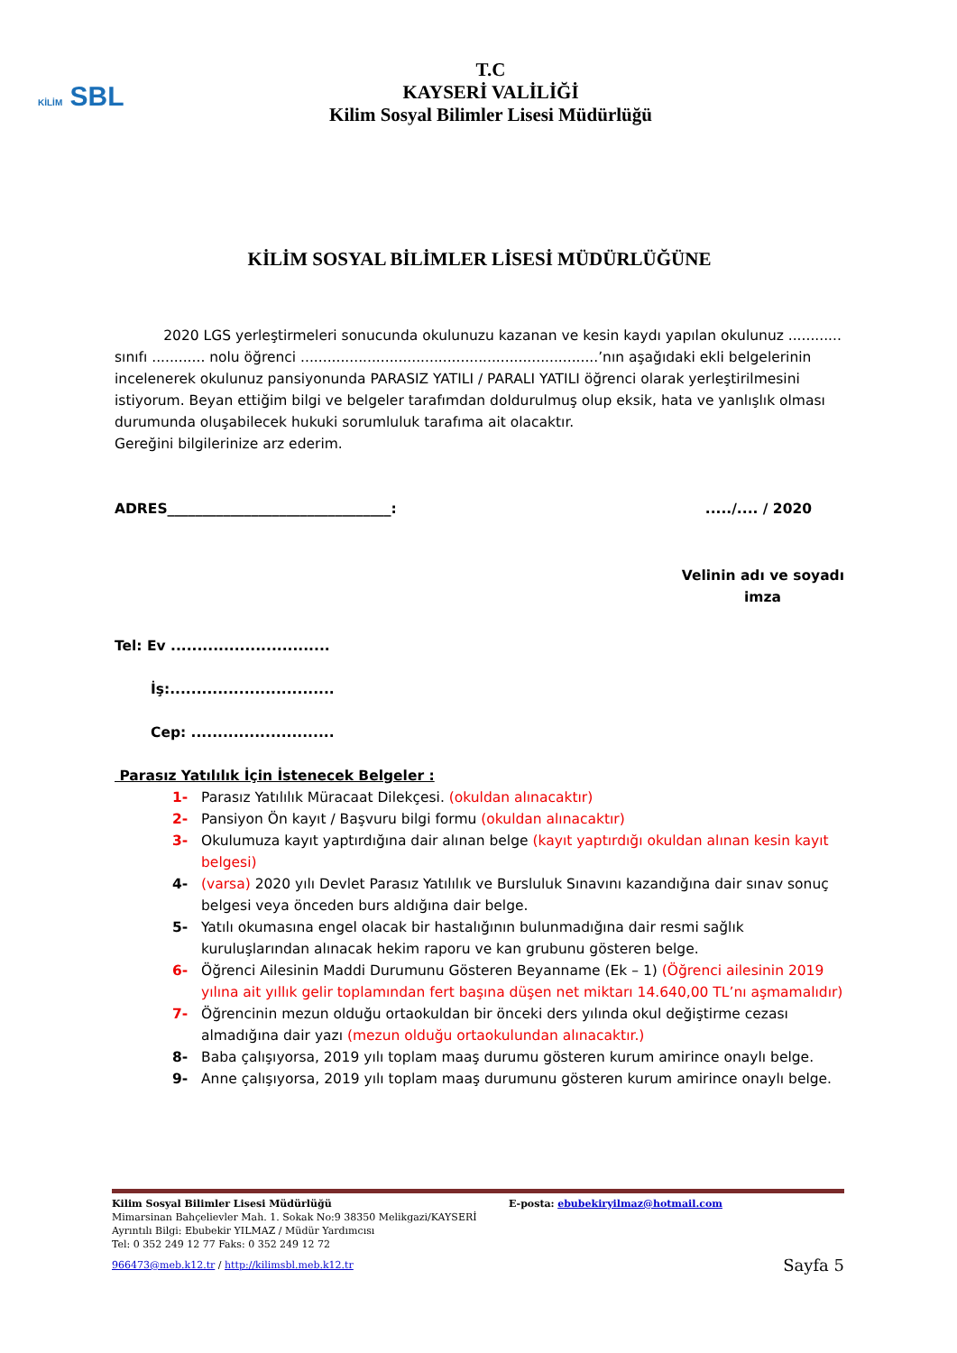KİLİM SBL
T.C
KAYSERİ VALİLİĞİ
Kilim Sosyal Bilimler Lisesi Müdürlüğü
KİLİM SOSYAL BİLİMLER LİSESİ MÜDÜRLÜĞÜNE
2020 LGS yerleştirmeleri sonucunda okulunuzu kazanan ve kesin kaydı yapılan okulunuz ............ sınıfı ............ nolu öğrenci ...................................................................’nın aşağıdaki ekli belgelerinin incelenerek okulunuz pansiyonunda PARASIZ YATILI / PARALI YATILI öğrenci olarak yerleştirilmesini istiyorum. Beyan ettiğim bilgi ve belgeler tarafımdan doldurulmuş olup eksik, hata ve yanlışlık olması durumunda oluşabilecek hukuki sorumluluk tarafıma ait olacaktır.
Gereğini bilgilerinize arz ederim.
ADRES________________________________:...../.... / 2020
Velinin adı ve soyadı
imza
Tel: Ev ..............................
İş:...............................
Cep: ...........................
Parasız Yatılılık İçin İstenecek Belgeler :
1- Parasız Yatılılık Müracaat Dilekçesi. (okuldan alınacaktır)
2- Pansiyon Ön kayıt / Başvuru bilgi formu (okuldan alınacaktır)
3- Okulumuza kayıt yaptırdığına dair alınan belge (kayıt yaptırdığı okuldan alınan kesin kayıt belgesi)
4- (varsa) 2020 yılı Devlet Parasız Yatılılık ve Bursluluk Sınavını kazandığına dair sınav sonuç belgesi veya önceden burs aldığına dair belge.
5- Yatılı okumasına engel olacak bir hastalığının bulunmadığına dair resmi sağlık kuruluşlarından alınacak hekim raporu ve kan grubunu gösteren belge.
6- Öğrenci Ailesinin Maddi Durumunu Gösteren Beyanname (Ek – 1) (Öğrenci ailesinin 2019 yılına ait yıllık gelir toplamından fert başına düşen net miktarı 14.640,00 TL’nı aşmamalıdır)
7- Öğrencinin mezun olduğu ortaokuldan bir önceki ders yılında okul değiştirme cezası almadığına dair yazı (mezun olduğu ortaokulundan alınacaktır.)
8- Baba çalışıyorsa, 2019 yılı toplam maaş durumu gösteren kurum amirince onaylı belge.
9- Anne çalışıyorsa, 2019 yılı toplam maaş durumunu gösteren kurum amirince onaylı belge.
Kilim Sosyal Bilimler Lisesi Müdürlüğü E-posta: ebubekiryilmaz@hotmail.com
Mimarsinan Bahçelievler Mah. 1. Sokak No:9 38350 Melikgazi/KAYSERİ
Ayrıntılı Bilgi: Ebubekir YILMAZ / Müdür Yardımcısı
Tel: 0 352 249 12 77 Faks: 0 352 249 12 72
966473@meb.k12.tr / http://kilimsbl.meb.k12.tr Sayfa 5